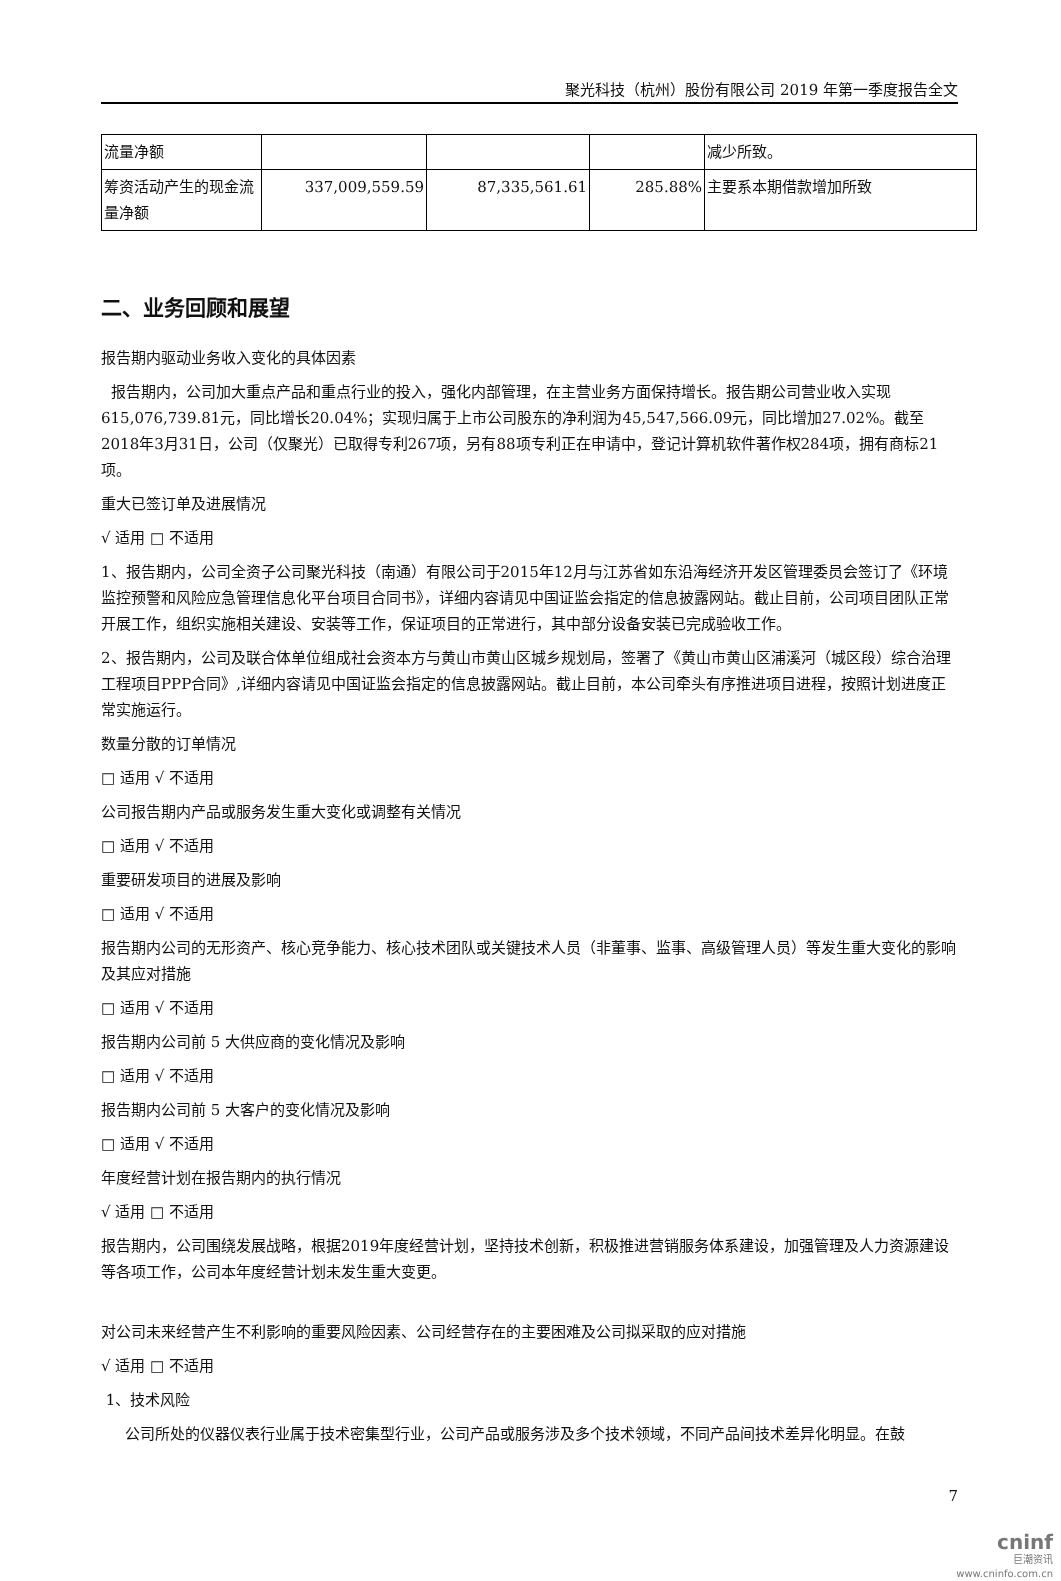聚光科技（杭州）股份有限公司 2019 年第一季度报告全文
| 流量净额 | | | | 减少所致。 |
| 筹资活动产生的现金流量净额 | 337,009,559.59 | 87,335,561.61 | 285.88% | 主要系本期借款增加所致 |
二、业务回顾和展望
报告期内驱动业务收入变化的具体因素
报告期内，公司加大重点产品和重点行业的投入，强化内部管理，在主营业务方面保持增长。报告期公司营业收入实现615,076,739.81元，同比增长20.04%；实现归属于上市公司股东的净利润为45,547,566.09元，同比增加27.02%。截至2018年3月31日，公司（仅聚光）已取得专利267项，另有88项专利正在申请中，登记计算机软件著作权284项，拥有商标21项。
重大已签订单及进展情况
√ 适用 □ 不适用
1、报告期内，公司全资子公司聚光科技（南通）有限公司于2015年12月与江苏省如东沿海经济开发区管理委员会签订了《环境监控预警和风险应急管理信息化平台项目合同书》，详细内容请见中国证监会指定的信息披露网站。截止目前，公司项目团队正常开展工作，组织实施相关建设、安装等工作，保证项目的正常进行，其中部分设备安装已完成验收工作。
2、报告期内，公司及联合体单位组成社会资本方与黄山市黄山区城乡规划局，签署了《黄山市黄山区浦溪河（城区段）综合治理工程项目PPP合同》,详细内容请见中国证监会指定的信息披露网站。截止目前，本公司牵头有序推进项目进程，按照计划进度正常实施运行。
数量分散的订单情况
□ 适用 √ 不适用
公司报告期内产品或服务发生重大变化或调整有关情况
□ 适用 √ 不适用
重要研发项目的进展及影响
□ 适用 √ 不适用
报告期内公司的无形资产、核心竞争能力、核心技术团队或关键技术人员（非董事、监事、高级管理人员）等发生重大变化的影响及其应对措施
□ 适用 √ 不适用
报告期内公司前 5 大供应商的变化情况及影响
□ 适用 √ 不适用
报告期内公司前 5 大客户的变化情况及影响
□ 适用 √ 不适用
年度经营计划在报告期内的执行情况
√ 适用 □ 不适用
报告期内，公司围绕发展战略，根据2019年度经营计划，坚持技术创新，积极推进营销服务体系建设，加强管理及人力资源建设等各项工作，公司本年度经营计划未发生重大变更。
对公司未来经营产生不利影响的重要风险因素、公司经营存在的主要困难及公司拟采取的应对措施
√ 适用 □ 不适用
1、技术风险
公司所处的仪器仪表行业属于技术密集型行业，公司产品或服务涉及多个技术领域，不同产品间技术差异化明显。在鼓
7
cninf
巨潮资讯
www.cninfo.com.cn